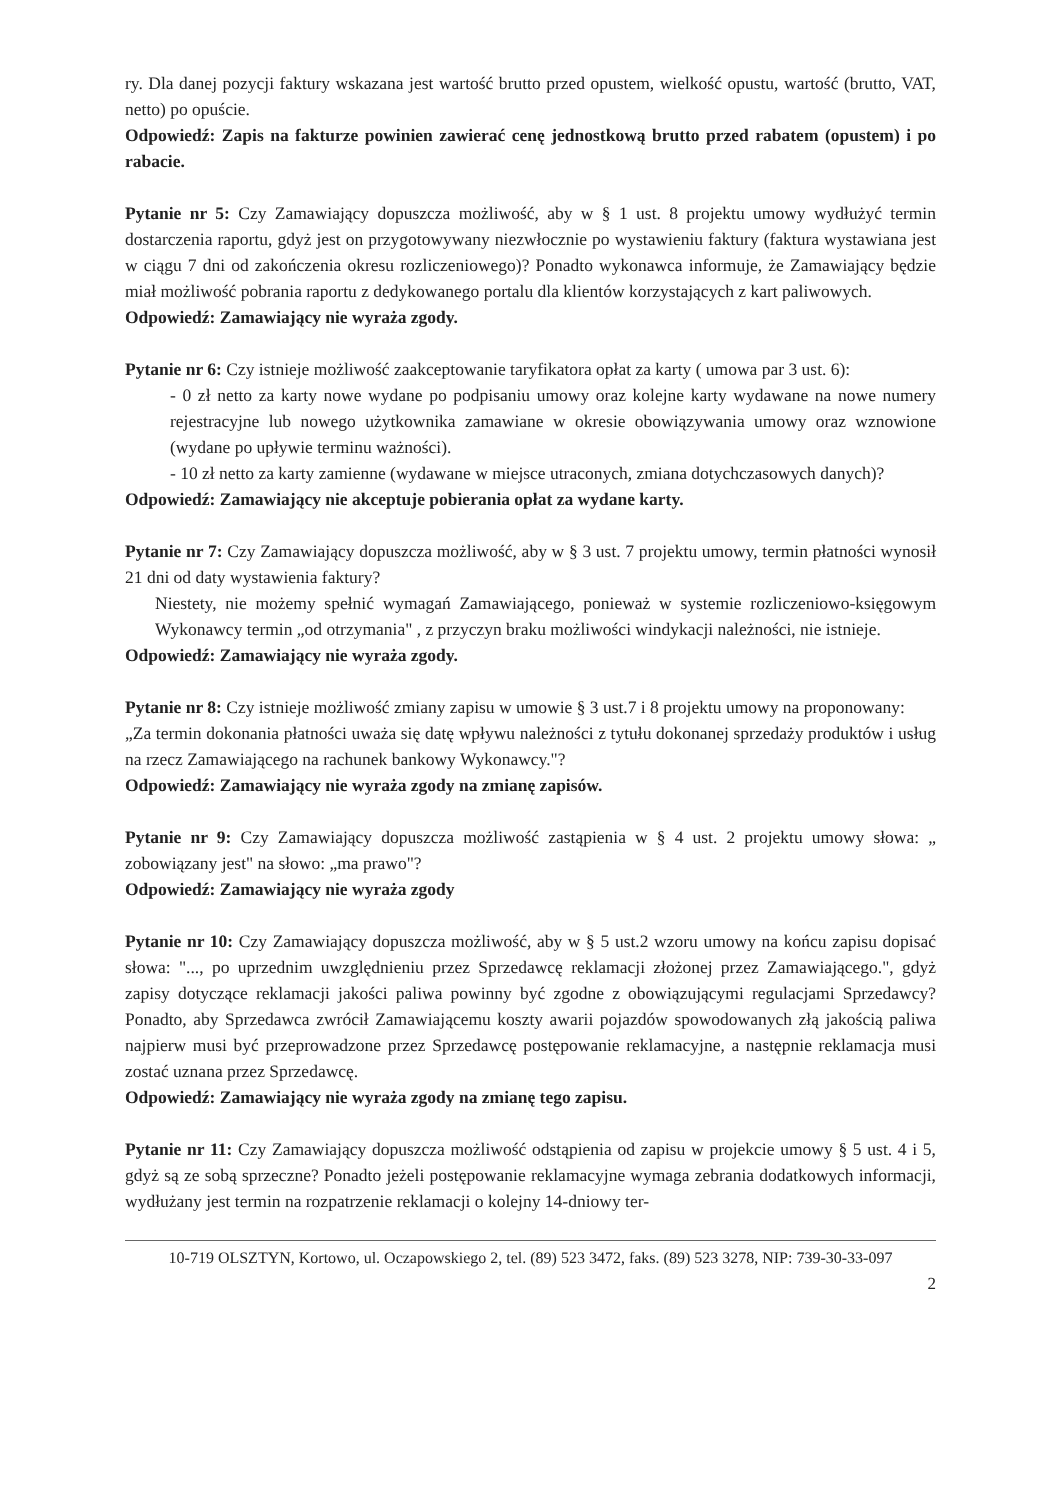ry. Dla danej pozycji faktury wskazana jest wartość brutto przed opustem, wielkość opustu, wartość (brutto, VAT, netto) po opuście.
Odpowiedź: Zapis na fakturze powinien zawierać cenę jednostkową brutto przed rabatem (opustem) i po rabacie.
Pytanie nr 5: Czy Zamawiający dopuszcza możliwość, aby w § 1 ust. 8 projektu umowy wydłużyć termin dostarczenia raportu, gdyż jest on przygotowywany niezwłocznie po wystawieniu faktury (faktura wystawiana jest w ciągu 7 dni od zakończenia okresu rozliczeniowego)? Ponadto wykonawca informuje, że Zamawiający będzie miał możliwość pobrania raportu z dedykowanego portalu dla klientów korzystających z kart paliwowych.
Odpowiedź: Zamawiający nie wyraża zgody.
Pytanie nr 6: Czy istnieje możliwość zaakceptowanie taryfikatora opłat za karty ( umowa par 3 ust. 6):
- 0 zł netto za karty nowe wydane po podpisaniu umowy oraz kolejne karty wydawane na nowe numery rejestracyjne lub nowego użytkownika zamawiane w okresie obowiązywania umowy oraz wznowione (wydane po upływie terminu ważności).
- 10 zł netto za karty zamienne (wydawane w miejsce utraconych, zmiana dotychczasowych danych)?
Odpowiedź: Zamawiający nie akceptuje pobierania opłat za wydane karty.
Pytanie nr 7: Czy Zamawiający dopuszcza możliwość, aby w § 3 ust. 7 projektu umowy, termin płatności wynosił 21 dni od daty wystawienia faktury?
Niestety, nie możemy spełnić wymagań Zamawiającego, ponieważ w systemie rozliczeniowo-księgowym Wykonawcy termin „od otrzymania" , z przyczyn braku możliwości windykacji należności, nie istnieje.
Odpowiedź: Zamawiający nie wyraża zgody.
Pytanie nr 8: Czy istnieje możliwość zmiany zapisu w umowie § 3 ust.7 i 8 projektu umowy na proponowany:
„Za termin dokonania płatności uważa się datę wpływu należności z tytułu dokonanej sprzedaży produktów i usług na rzecz Zamawiającego na rachunek bankowy Wykonawcy."?
Odpowiedź: Zamawiający nie wyraża zgody na zmianę zapisów.
Pytanie nr 9: Czy Zamawiający dopuszcza możliwość zastąpienia w § 4 ust. 2 projektu umowy słowa: „ zobowiązany jest" na słowo: „ma prawo"?
Odpowiedź: Zamawiający nie wyraża zgody
Pytanie nr 10: Czy Zamawiający dopuszcza możliwość, aby w § 5 ust.2 wzoru umowy na końcu zapisu dopisać słowa: "..., po uprzednim uwzględnieniu przez Sprzedawcę reklamacji złożonej przez Zamawiającego.", gdyż zapisy dotyczące reklamacji jakości paliwa powinny być zgodne z obowiązującymi regulacjami Sprzedawcy? Ponadto, aby Sprzedawca zwrócił Zamawiającemu koszty awarii pojazdów spowodowanych złą jakością paliwa najpierw musi być przeprowadzone przez Sprzedawcę postępowanie reklamacyjne, a następnie reklamacja musi zostać uznana przez Sprzedawcę.
Odpowiedź: Zamawiający nie wyraża zgody na zmianę tego zapisu.
Pytanie nr 11: Czy Zamawiający dopuszcza możliwość odstąpienia od zapisu w projekcie umowy § 5 ust. 4 i 5, gdyż są ze sobą sprzeczne? Ponadto jeżeli postępowanie reklamacyjne wymaga zebrania dodatkowych informacji, wydłużany jest termin na rozpatrzenie reklamacji o kolejny 14-dniowy ter-
10-719 OLSZTYN, Kortowo, ul. Oczapowskiego 2, tel. (89) 523 3472, faks. (89) 523 3278, NIP: 739-30-33-097
2